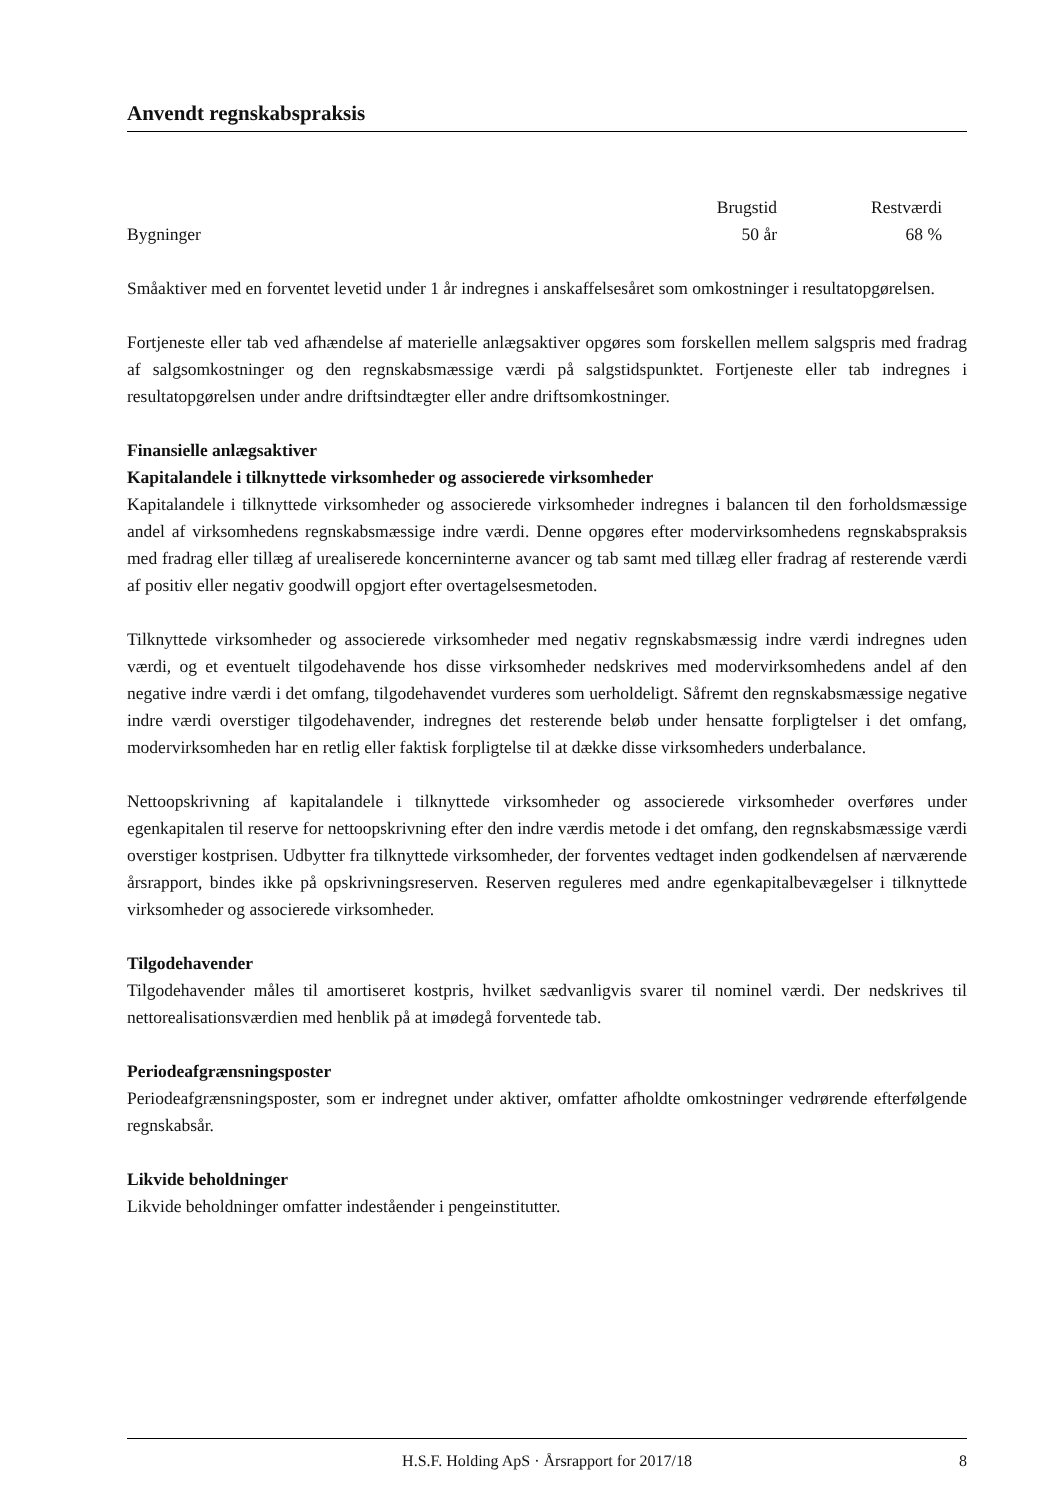Anvendt regnskabspraksis
| | Brugstid | Restværdi |
| --- | --- | --- |
| Bygninger | 50 år | 68 % |
Småaktiver med en forventet levetid under 1 år indregnes i anskaffelsesåret som omkostninger i resultat­opgørelsen.
Fortjeneste eller tab ved afhændelse af materielle anlægsaktiver opgøres som forskellen mellem salgspris med fradrag af salgsomkostninger og den regnskabsmæssige værdi på salgstidspunktet. Fortjeneste eller tab indregnes i resultatopgørelsen under andre driftsindtægter eller andre driftsomkostninger.
Finansielle anlægsaktiver
Kapitalandele i tilknyttede virksomheder og associerede virksomheder
Kapitalandele i tilknyttede virksomheder og associerede virksomheder indregnes i balancen til den for­holdsmæssige andel af virksomhedens regnskabsmæssige indre værdi. Denne opgøres efter modervirk­somhedens regnskabspraksis med fradrag eller tillæg af urealiserede koncerninterne avancer og tab samt med tillæg eller fradrag af resterende værdi af positiv eller negativ goodwill opgjort efter overtagelses­metoden.
Tilknyttede virksomheder og associerede virksomheder med negativ regnskabsmæssig indre værdi ind­regnes uden værdi, og et eventuelt tilgodehavende hos disse virksomheder nedskrives med modervirk­somhedens andel af den negative indre værdi i det omfang, tilgodehavendet vurderes som uerholdeligt. Såfremt den regnskabsmæssige negative indre værdi overstiger tilgodehavender, indregnes det resterende beløb under hensatte forpligtelser i det omfang, modervirksomheden har en retlig eller faktisk forpligtel­se til at dække disse virksomheders underbalance.
Nettoopskrivning af kapitalandele i tilknyttede virksomheder og associerede virksomheder overføres un­der egenkapitalen til reserve for nettoopskrivning efter den indre værdis metode i det omfang, den regn­skabsmæssige værdi overstiger kostprisen. Udbytter fra tilknyttede virksomheder, der forventes vedtaget inden godkendelsen af nærværende årsrapport, bindes ikke på opskrivningsreserven. Reserven reguleres med andre egenkapitalbevægelser i tilknyttede virksomheder og associerede virksomheder.
Tilgodehavender
Tilgodehavender måles til amortiseret kostpris, hvilket sædvanligvis svarer til nominel værdi. Der ned­skrives til nettorealisationsværdien med henblik på at imødegå forventede tab.
Periodeafgrænsningsposter
Periodeafgrænsningsposter, som er indregnet under aktiver, omfatter afholdte omkostninger vedrørende efterfølgende regnskabsår.
Likvide beholdninger
Likvide beholdninger omfatter indeståender i pengeinstitutter.
H.S.F. Holding ApS · Årsrapport for 2017/18 8